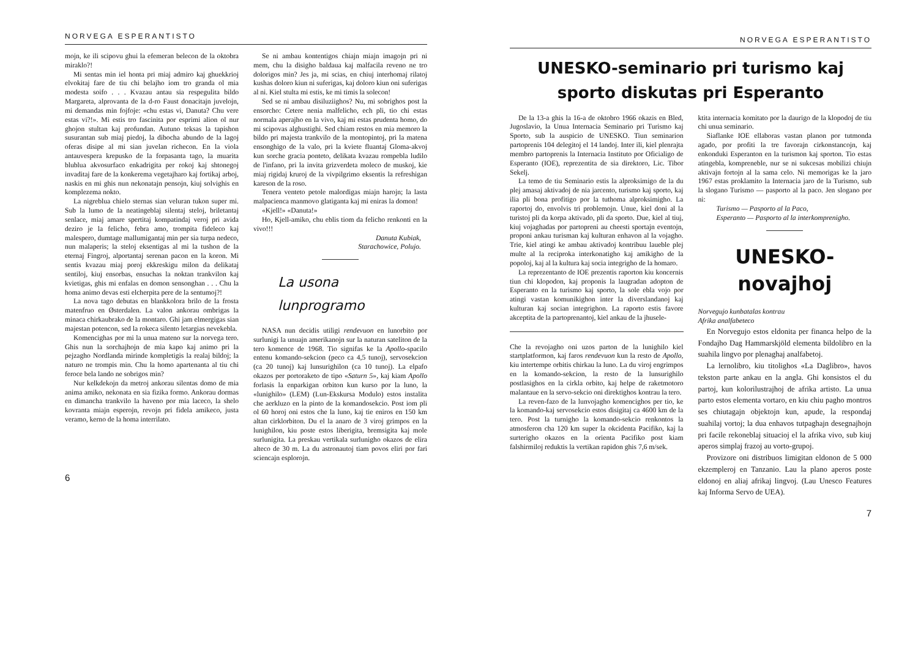NORVEGA ESPERANTISTO
mojn, ke ili scipovu ghui la efemeran belecon de la oktobra miraklo?!
Mi sentas min iel honta pri miaj admiro kaj ghuekkrioj elvokitaj fare de tiu chi belajho iom tro granda ol mia modesta soifo . . . Kvazau antau sia respegulita bildo Margareta, alprovanta de la d-ro Faust donacitajn juvelojn, mi demandas min fojfoje: «chu estas vi, Danuta? Chu vere estas vi?!». Mi estis tro fascinita por esprimi alion ol nur ghojon stultan kaj profundan. Autuno teksas la tapishon susurantan sub miaj piedoj, la dibocha abundo de la lagoj oferas disipe al mi sian juvelan richecon. En la viola antauvespera krepusko de la forpasanta tago, la muarita blublua akvosurfaco enkadrigita per rokoj kaj shtonegoj invaditaj fare de la konkerema vegetajharo kaj fortikaj arboj, naskis en mi ghis nun nekonatajn pensojn, kiuj solvighis en komplezema nokto.
La nigreblua chielo sternas sian veluran tukon super mi. Sub la lumo de la neatingeblaj silentaj steloj, briletantaj senlace, miaj amare spertitaj kompatindaj veroj pri avida deziro je la felicho, febra amo, trompita fideleco kaj malespero, dumtage mallumigantaj min per sia turpa nedeco, nun malaperis; la steloj eksentigas al mi la tushon de la eternaj Fingroj, alportantaj serenan pacon en la koron. Mi sentis kvazau miaj poroj ekkreskigu milon da delikataj sentiloj, kiuj ensorbas, ensuchas la noktan trankvilon kaj kvietigas, ghis mi enfalas en domon sensonghan . . . Chu la homa animo devas esti elcherpita pere de la sentumoj?!
La nova tago debutas en blankkolora brilo de la frosta matenfruo en Østerdalen. La valon ankorau ombrigas la minaca chirkaubrako de la montaro. Ghi jam elmergigas sian majestan potencon, sed la rokeca silento letargias nevekebla.
Komencighas por mi la unua mateno sur la norvega tero. Ghis nun la sorchajhojn de mia kapo kaj animo pri la pejzagho Nordlanda mirinde kompletigis la realaj bildoj; la naturo ne trompis min. Chu la homo apartenanta al tiu chi feroce bela lando ne sobrigos min?
Nur kelkdekojn da metroj ankorau silentas domo de mia anima amiko, nekonata en sia fizika formo. Ankorau dormas en dimancha trankvilo la haveno por mia laceco, la shelo kovranta miajn esperojn, revojn pri fidela amikeco, justa veramo, kerno de la homa interrilato.
Se ni ambau kontentigos chiajn miajn imagojn pri ni mem, chu la disigho baldaua kaj malfacila reveno ne tro dolorigos min? Jes ja, mi scias, en chiuj interhomaj rilatoj kushas doloro kiun ni suferigas, kaj doloro kiun oni suferigas al ni. Kiel stulta mi estis, ke mi timis la solecon!
Sed se ni ambau disiluziighos? Nu, mi sobrighos post la ensorcho: Cetere nenia malfelicho, ech pli, tio chi estas normala aperajho en la vivo, kaj mi estas prudenta homo, do mi scipovas alghustighi. Sed chiam restos en mia memoro la bildo pri majesta trankvilo de la montopintoj, pri la matena ensonghigo de la valo, pri la kviete fluantaj Gloma-akvoj kun sorche gracia ponteto, delikata kvazau rompebla ludilo de l'infano, pri la invita grizverdeta moleco de muskoj, kie miaj rigidaj kruroj de la vivpilgrimo eksentis la refreshigan kareson de la roso.
Tenera venteto petole malordigas miajn harojn; la lasta malpacienca manmovo glatiganta kaj mi eniras la domon!
«Kjell!» «Danuta!»
Ho, Kjell-amiko, chu eblis tiom da felicho renkonti en la vivo!!!
Danuta Kubiak,
Starachowice, Polujo.
La usona
lunprogramo
NASA nun decidis utiligi rendevuon en lunorbito por surlunigi la unuajn amerikanojn sur la naturan sateliton de la tero komence de 1968. Tio signifas ke la Apollo-spacilo entenu komando-sekcion (peco ca 4,5 tunoj), servosekcion (ca 20 tunoj) kaj lunsurighilon (ca 10 tunoj). La elpafo okazos per portoraketo de tipo «Saturn 5», kaj kiam Apollo forlasis la enparkigan orbiton kun kurso por la luno, la «lunighilo» (LEM) (Lun-Ekskursa Modulo) estos instalita che aerkluzo en la pinto de la komandosekcio. Post iom pli ol 60 horoj oni estos che la luno, kaj tie eniros en 150 km altan cirklorbiton. Du el la anaro de 3 viroj grimpos en la lunighilon, kiu poste estos liberigita, bremsigita kaj mole surlunigita. La preskau vertikala surlunigho okazos de elira alteco de 30 m. La du astronautoj tiam povos eliri por fari sciencajn esplorojn.
6
NORVEGA ESPERANTISTO
UNESKO-seminario pri turismo kaj
sporto diskutas pri Esperanto
De la 13-a ghis la 16-a de oktobro 1966 okazis en Bled, Jugoslavio, la Unua Internacia Seminario pri Turismo kaj Sporto, sub la auspicio de UNESKO. Tiun seminarion partoprenis 104 delegitoj el 14 landoj. Inter ili, kiel plenrajta membro partoprenis la Internacia Instituto por Oficialigo de Esperanto (IOE), reprezentita de sia direktoro, Lic. Tibor Sekelj.
La temo de tiu Seminario estis la alproksimigo de la du plej amasaj aktivadoj de nia jarcento, turismo kaj sporto, kaj ilia pli bona profitigo por la tuthoma alproksimigho. La raportoj do, envolvis tri problemojn. Unue, kiel doni al la turistoj pli da korpa aktivado, pli da sporto. Due, kiel al tiuj, kiuj vojaghadas por partopreni au cheesti sportajn eventojn, proponi ankau turisman kaj kulturan enhavon al la vojagho. Trie, kiel atingi ke ambau aktivadoj kontribuu laueble plej multe al la reciproka interkonatigho kaj amikigho de la popoloj, kaj al la kultura kaj socia integrigho de la homaro.
La reprezentanto de IOE prezentis raporton kiu koncernis tiun chi klopodon, kaj proponis la laugradan adopton de Esperanto en la turismo kaj sporto, la sole ebla vojo por atingi vastan komunikighon inter la diverslandanoj kaj kulturan kaj socian integrighon. La raporto estis favore akceptita de la partoprenantoj, kiel ankau de la jhusele-
Che la revojagho oni uzos parton de la lunighilo kiel startplatformon, kaj faros rendevuon kun la resto de Apollo, kiu intertempe orbitis chirkau la luno. La du viroj engrimpos en la komando-sekcion, la resto de la lunsurighilo postlasighos en la cirkla orbito, kaj helpe de raketmotoro malantaue en la servo-sekcio oni direktighos kontrau la tero.
La reven-fazo de la lunvojagho komencighos per tio, ke la komando-kaj servosekcio estos disigitaj ca 4600 km de la tero. Post la turnigho la komando-sekcio renkontos la atmosferon cha 120 km super la okcidenta Pacifiko, kaj la surterigho okazos en la orienta Pacifiko post kiam falshirmiloj reduktis la vertikan rapidon ghis 7,6 m/sek.
ktita internacia komitato por la daurigo de la klopodoj de tiu chi unua seminario.
Siaflanke IOE ellaboras vastan planon por tutmonda agado, por profiti la tre favorajn cirkonstancojn, kaj enkonduki Esperanton en la turismon kaj sporton. Tio estas atingebla, kompreneble, nur se ni sukcesas mobilizi chiujn aktivajn fortojn al la sama celo. Ni memorigas ke la jaro 1967 estas proklamito la Internacia jaro de la Turismo, sub la slogano Turismo — pasporto al la paco. Jen slogano por ni:
Turismo — Pasporto al la Paco,
Esperanto — Pasporto al la interkomprenigho.
UNESKO-
novajhoj
Norvegujo kunbatalas kontrau
Afrika analfabeteco
En Norvegujo estos eldonita per financa helpo de la Fondajho Dag Hammarskjöld elementa bildolibro en la suahila lingvo por plenaghaj analfabetoj.
La lernolibro, kiu titolighos «La Daglibro», havos tekston parte ankau en la angla. Ghi konsistos el du partoj, kun kolorilustrajhoj de afrika artisto. La unua parto estos elementa vortaro, en kiu chiu pagho montros ses chiutagajn objektojn kun, apude, la respondaj suahilaj vortoj; la dua enhavos tutpaghajn desegnajhojn pri facile rekoneblaj situacioj el la afrika vivo, sub kiuj aperos simplaj frazoj au vorto-grupoj.
Provizore oni distribuos limigitan eldonon de 5 000 ekzempleroj en Tanzanio. Lau la plano aperos poste eldonoj en aliaj afrikaj lingvoj. (Lau Unesco Features kaj Informa Servo de UEA).
7